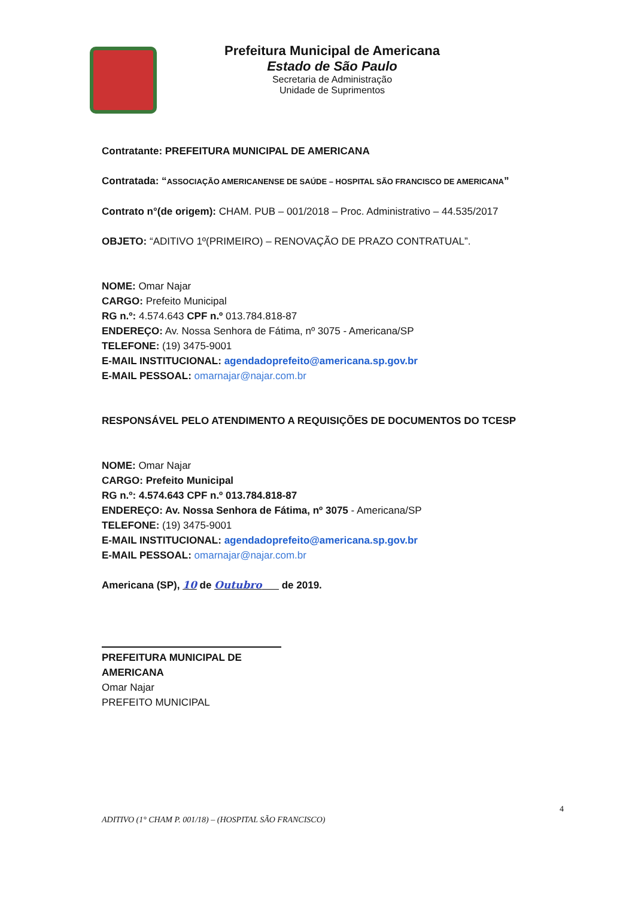Prefeitura Municipal de Americana
Estado de São Paulo
Secretaria de Administração
Unidade de Suprimentos
Contratante: PREFEITURA MUNICIPAL DE AMERICANA
Contratada: “ASSOCIAÇÃO AMERICANENSE DE SAÚDE – HOSPITAL SÃO FRANCISCO DE AMERICANA”
Contrato n°(de origem): CHAM. PUB – 001/2018 – Proc. Administrativo – 44.535/2017
OBJETO: “ADITIVO 1º(PRIMEIRO) – RENOVAÇÃO DE PRAZO CONTRATUAL”.
NOME: Omar Najar
CARGO: Prefeito Municipal
RG n.º: 4.574.643 CPF n.º 013.784.818-87
ENDEREÇO: Av. Nossa Senhora de Fátima, nº 3075 - Americana/SP
TELEFONE: (19) 3475-9001
E-MAIL INSTITUCIONAL: agendadoprefeito@americana.sp.gov.br
E-MAIL PESSOAL: omarnajar@najar.com.br
RESPONSÁVEL PELO ATENDIMENTO A REQUISIÇÕES DE DOCUMENTOS DO TCESP
NOME: Omar Najar
CARGO: Prefeito Municipal
RG n.º: 4.574.643 CPF n.º 013.784.818-87
ENDEREÇO: Av. Nossa Senhora de Fátima, nº 3075 - Americana/SP
TELEFONE: (19) 3475-9001
E-MAIL INSTITUCIONAL: agendadoprefeito@americana.sp.gov.br
E-MAIL PESSOAL: omarnajar@najar.com.br
Americana (SP), 10 de Outubro de 2019.
PREFEITURA MUNICIPAL DE AMERICANA
Omar Najar
PREFEITO MUNICIPAL
4
ADITIVO (1° CHAM P. 001/18) – (HOSPITAL SÃO FRANCISCO)